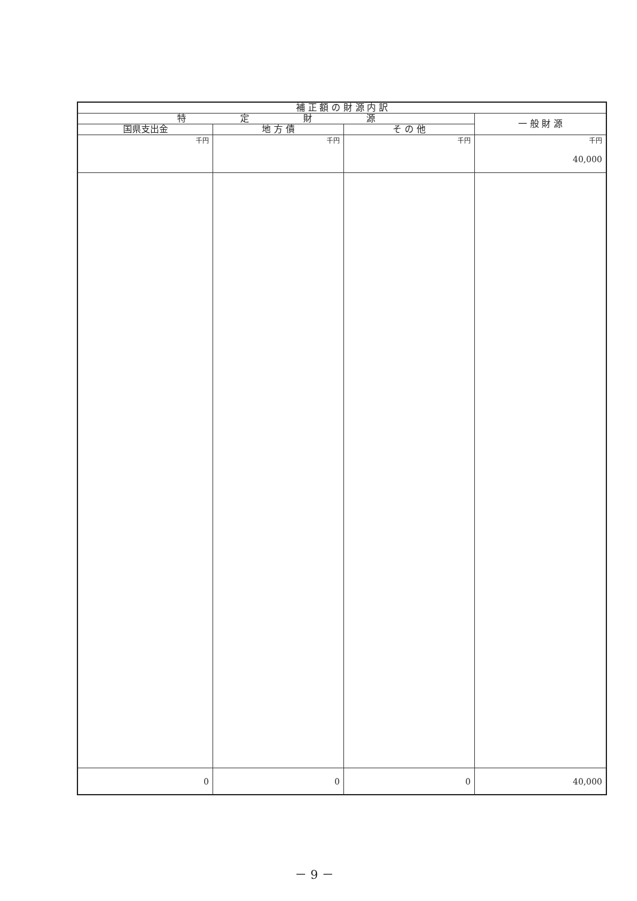| 補 正 額 の 財 源 内 訳 | | | |
| --- | --- | --- | --- |
| 特 定 財 源 | | | 一 般 財 源 |
| 国県支出金 | 地 方 債 | そ の 他 | |
| 千円 | 千円 | 千円 | 千円 40,000 |
| 0 | 0 | 0 | 40,000 |
－ 9 －